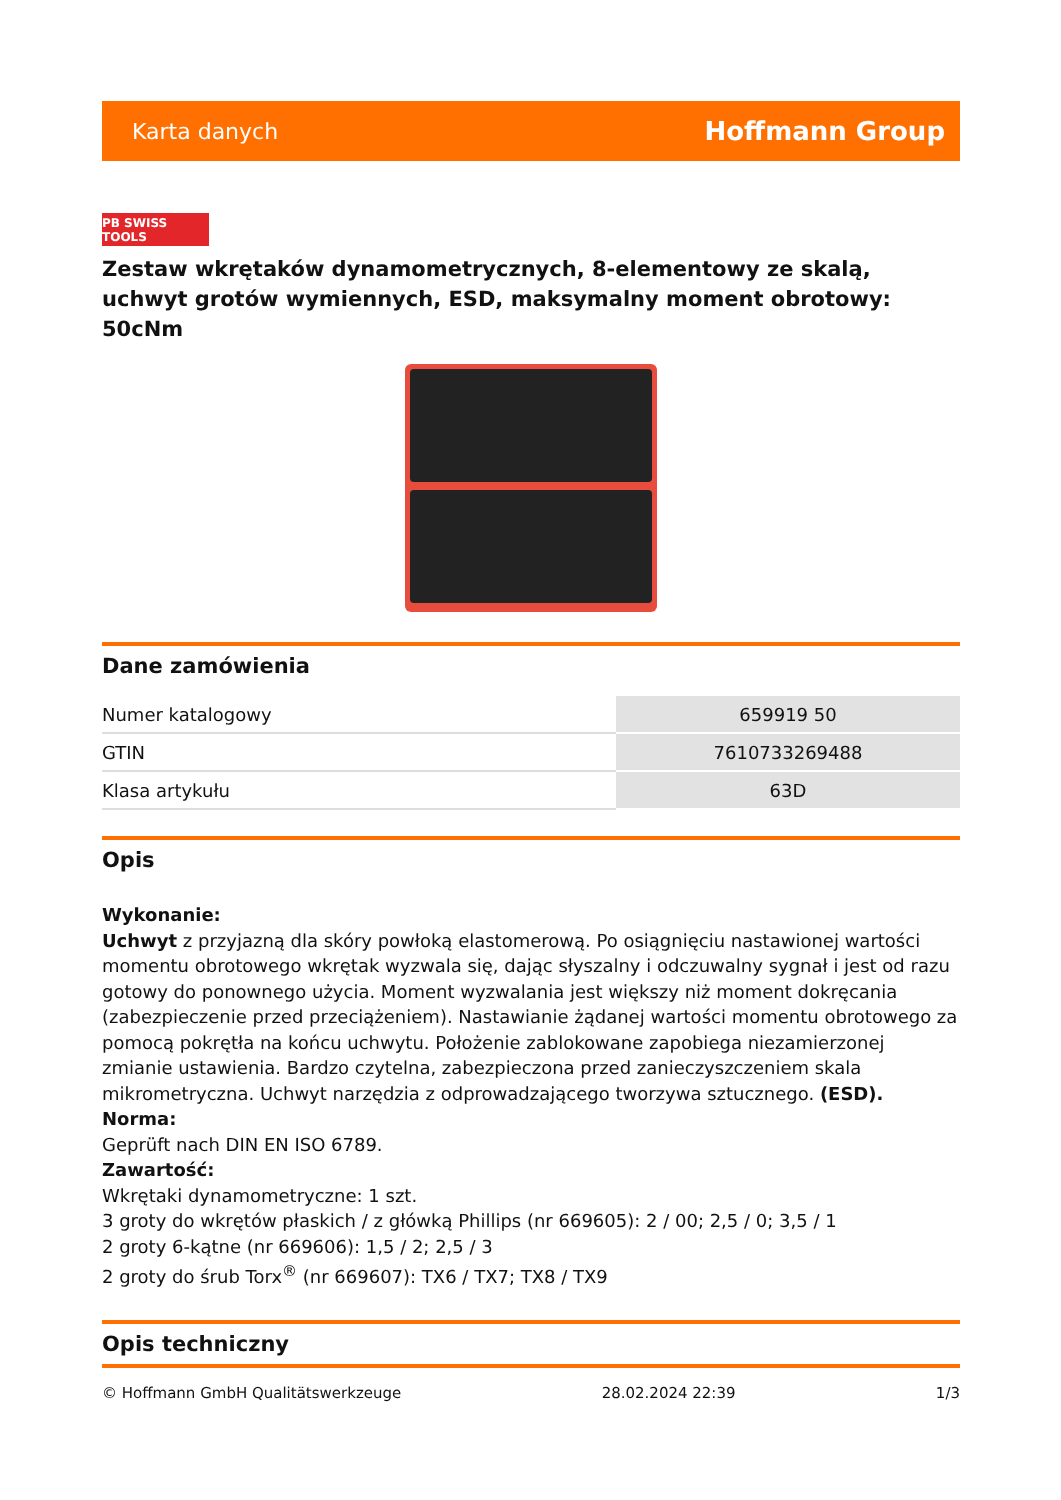Karta danych Hoffmann Group
PB SWISS TOOLS
Zestaw wkrętaków dynamometrycznych, 8-elementowy ze skalą, uchwyt grotów wymiennych, ESD, maksymalny moment obrotowy: 50cNm
Dane zamówienia
| Numer katalogowy | 659919 50 |
| GTIN | 7610733269488 |
| Klasa artykułu | 63D |
Opis
Wykonanie:
Uchwyt z przyjazną dla skóry powłoką elastomerową. Po osiągnięciu nastawionej wartości momentu obrotowego wkrętak wyzwala się, dając słyszalny i odczuwalny sygnał i jest od razu gotowy do ponownego użycia. Moment wyzwalania jest większy niż moment dokręcania (zabezpieczenie przed przeciążeniem). Nastawianie żądanej wartości momentu obrotowego za pomocą pokrętła na końcu uchwytu. Położenie zablokowane zapobiega niezamierzonej zmianie ustawienia. Bardzo czytelna, zabezpieczona przed zanieczyszczeniem skala mikrometryczna. Uchwyt narzędzia z odprowadzającego tworzywa sztucznego. (ESD).
Norma:
Geprüft nach DIN EN ISO 6789.
Zawartość:
Wkrętaki dynamometryczne: 1 szt.
3 groty do wkrętów płaskich / z główką Phillips (nr 669605): 2 / 00; 2,5 / 0; 3,5 / 1
2 groty 6-kątne (nr 669606): 1,5 / 2; 2,5 / 3
2 groty do śrub Torx<sup>®</sup> (nr 669607): TX6 / TX7; TX8 / TX9
Opis techniczny
© Hoffmann GmbH Qualitätswerkzeuge 28.02.2024 22:39 1/3